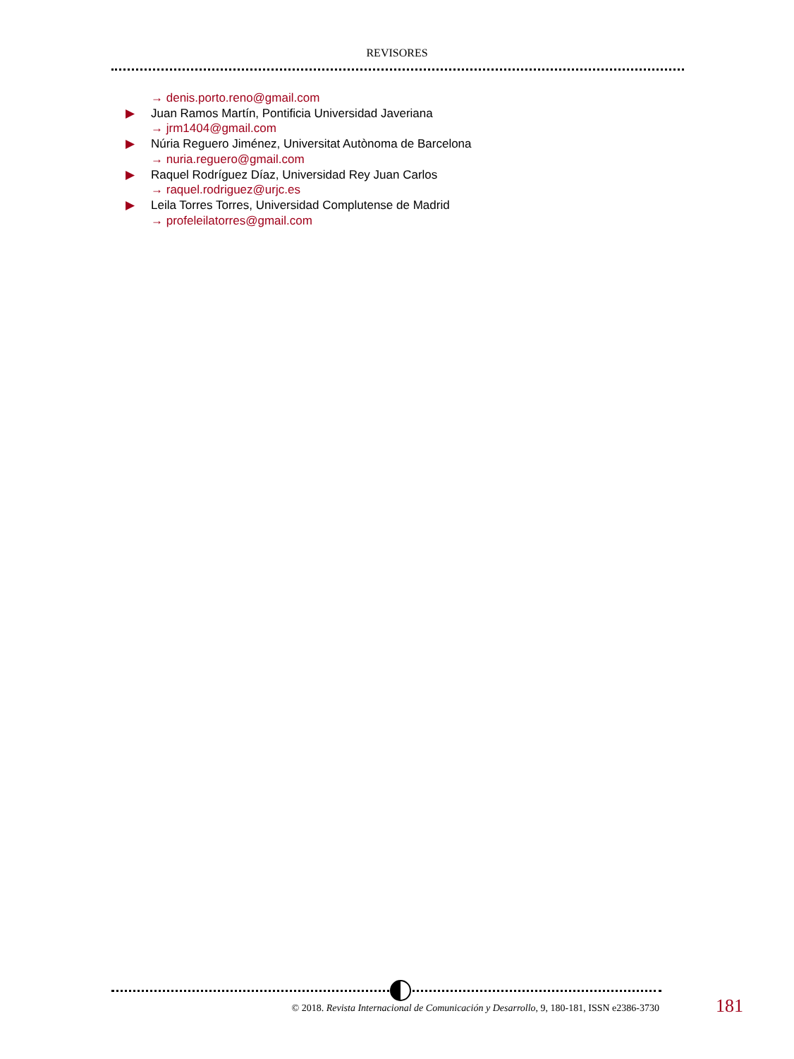REVISORES
→ denis.porto.reno@gmail.com
▶ Juan Ramos Martín, Pontificia Universidad Javeriana
→ jrm1404@gmail.com
▶ Núria Reguero Jiménez, Universitat Autònoma de Barcelona
→ nuria.reguero@gmail.com
▶ Raquel Rodríguez Díaz, Universidad Rey Juan Carlos
→ raquel.rodriguez@urjc.es
▶ Leila Torres Torres, Universidad Complutense de Madrid
→ profeleilatorres@gmail.com
© 2018. Revista Internacional de Comunicación y Desarrollo, 9, 180-181, ISSN e2386-3730 181